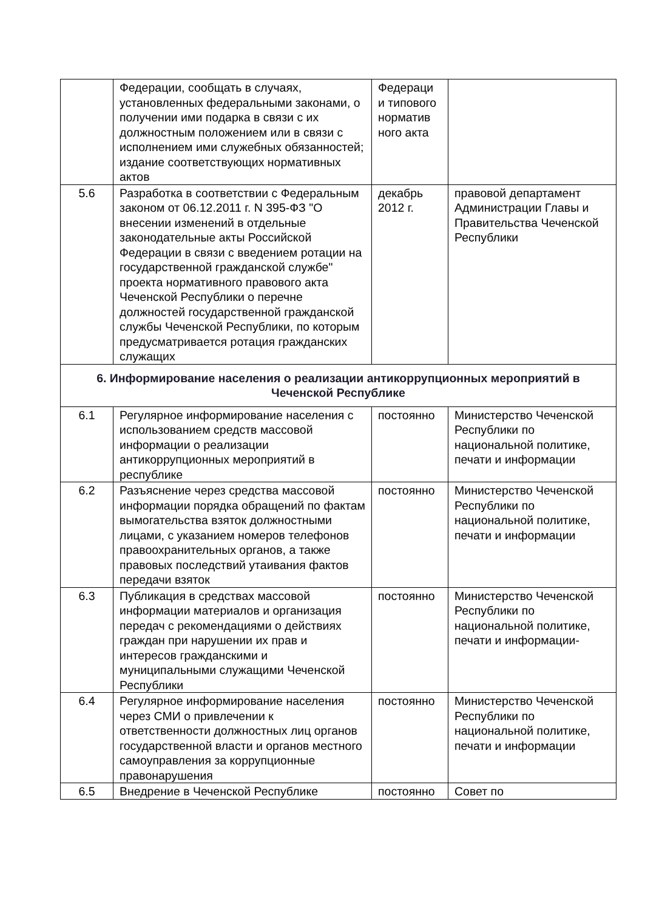| | Федерации, сообщать в случаях, установленных федеральными законами, о получении ими подарка в связи с их должностным положением или в связи с исполнением ими служебных обязанностей; издание соответствующих нормативных актов | Федераци и типового норматив ного акта | |
| 5.6 | Разработка в соответствии с Федеральным законом от 06.12.2011 г. N 395-ФЗ "О внесении изменений в отдельные законодательные акты Российской Федерации в связи с введением ротации на государственной гражданской службе" проекта нормативного правового акта Чеченской Республики о перечне должностей государственной гражданской службы Чеченской Республики, по которым предусматривается ротация гражданских служащих | декабрь 2012 г. | правовой департамент Администрации Главы и Правительства Чеченской Республики |
| 6. Информирование населения о реализации антикоррупционных мероприятий в Чеченской Республике | | | |
| 6.1 | Регулярное информирование населения с использованием средств массовой информации о реализации антикоррупционных мероприятий в республике | постоянно | Министерство Чеченской Республики по национальной политике, печати и информации |
| 6.2 | Разъяснение через средства массовой информации порядка обращений по фактам вымогательства взяток должностными лицами, с указанием номеров телефонов правоохранительных органов, а также правовых последствий утаивания фактов передачи взяток | постоянно | Министерство Чеченской Республики по национальной политике, печати и информации |
| 6.3 | Публикация в средствах массовой информации материалов и организация передач с рекомендациями о действиях граждан при нарушении их прав и интересов гражданскими и муниципальными служащими Чеченской Республики | постоянно | Министерство Чеченской Республики по национальной политике, печати и информации- |
| 6.4 | Регулярное информирование населения через СМИ о привлечении к ответственности должностных лиц органов государственной власти и органов местного самоуправления за коррупционные правонарушения | постоянно | Министерство Чеченской Республики по национальной политике, печати и информации |
| 6.5 | Внедрение в Чеченской Республике | постоянно | Совет по |